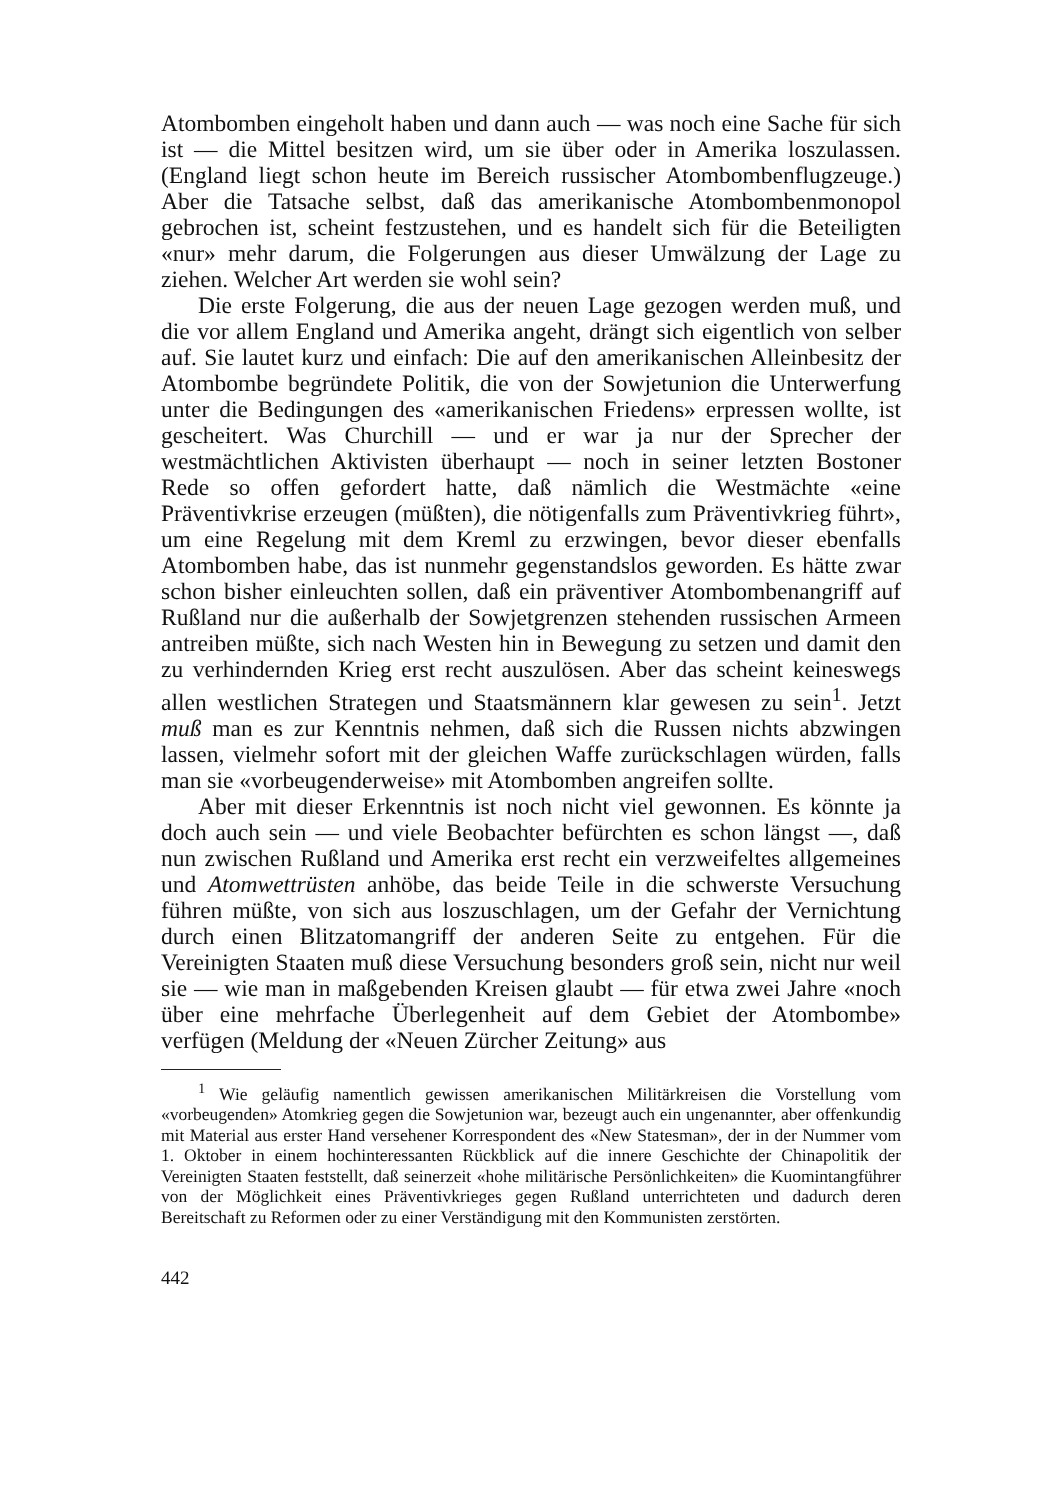Atombomben eingeholt haben und dann auch — was noch eine Sache für sich ist — die Mittel besitzen wird, um sie über oder in Amerika loszulassen. (England liegt schon heute im Bereich russischer Atombombenflugzeuge.) Aber die Tatsache selbst, daß das amerikanische Atombombenmonopol gebrochen ist, scheint festzustehen, und es handelt sich für die Beteiligten «nur» mehr darum, die Folgerungen aus dieser Umwälzung der Lage zu ziehen. Welcher Art werden sie wohl sein?
Die erste Folgerung, die aus der neuen Lage gezogen werden muß, und die vor allem England und Amerika angeht, drängt sich eigentlich von selber auf. Sie lautet kurz und einfach: Die auf den amerikanischen Alleinbesitz der Atombombe begründete Politik, die von der Sowjetunion die Unterwerfung unter die Bedingungen des «amerikanischen Friedens» erpressen wollte, ist gescheitert. Was Churchill — und er war ja nur der Sprecher der westmächtlichen Aktivisten überhaupt — noch in seiner letzten Bostoner Rede so offen gefordert hatte, daß nämlich die Westmächte «eine Präventivkrise erzeugen (müßten), die nötigenfalls zum Präventivkrieg führt», um eine Regelung mit dem Kreml zu erzwingen, bevor dieser ebenfalls Atombomben habe, das ist nunmehr gegenstandslos geworden. Es hätte zwar schon bisher einleuchten sollen, daß ein präventiver Atombombenangriff auf Rußland nur die außerhalb der Sowjetgrenzen stehenden russischen Armeen antreiben müßte, sich nach Westen hin in Bewegung zu setzen und damit den zu verhindernden Krieg erst recht auszulösen. Aber das scheint keineswegs allen westlichen Strategen und Staatsmännern klar gewesen zu sein<sup>1</sup>. Jetzt muß man es zur Kenntnis nehmen, daß sich die Russen nichts abzwingen lassen, vielmehr sofort mit der gleichen Waffe zurückschlagen würden, falls man sie «vorbeugenderweise» mit Atombomben angreifen sollte.
Aber mit dieser Erkenntnis ist noch nicht viel gewonnen. Es könnte ja doch auch sein — und viele Beobachter befürchten es schon längst —, daß nun zwischen Rußland und Amerika erst recht ein verzweifeltes allgemeines und Atomwettrüsten anhöbe, das beide Teile in die schwerste Versuchung führen müßte, von sich aus loszuschlagen, um der Gefahr der Vernichtung durch einen Blitzatomangriff der anderen Seite zu entgehen. Für die Vereinigten Staaten muß diese Versuchung besonders groß sein, nicht nur weil sie — wie man in maßgebenden Kreisen glaubt — für etwa zwei Jahre «noch über eine mehrfache Überlegenheit auf dem Gebiet der Atombombe» verfügen (Meldung der «Neuen Zürcher Zeitung» aus
<sup>1</sup> Wie geläufig namentlich gewissen amerikanischen Militärkreisen die Vorstellung vom «vorbeugenden» Atomkrieg gegen die Sowjetunion war, bezeugt auch ein ungenannter, aber offenkundig mit Material aus erster Hand versehener Korrespondent des «New Statesman», der in der Nummer vom 1. Oktober in einem hochinteressanten Rückblick auf die innere Geschichte der Chinapolitik der Vereinigten Staaten feststellt, daß seinerzeit «hohe militärische Persönlichkeiten» die Kuomintangführer von der Möglichkeit eines Präventivkrieges gegen Rußland unterrichteten und dadurch deren Bereitschaft zu Reformen oder zu einer Verständigung mit den Kommunisten zerstörten.
442